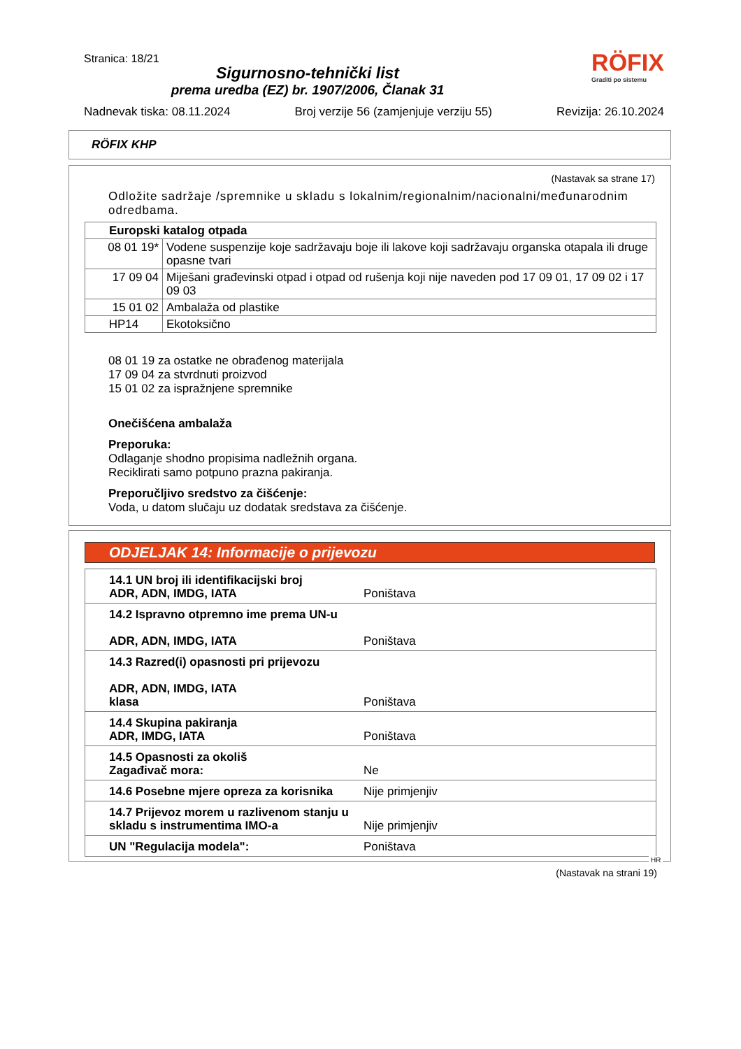Stranica: 18/21 RÖFIX
Graditi po sistemu
Sigurnosno-tehnički list
prema uredba (EZ) br. 1907/2006, Članak 31
Nadnevak tiska: 08.11.2024 Broj verzije 56 (zamjenjuje verziju 55) Revizija: 26.10.2024
RÖFIX KHP
(Nastavak sa strane 17)
Odložite sadržaje /spremnike u skladu s lokalnim/regionalnim/nacionalni/međunarodnim odredbama.
| Europski katalog otpada | |
| 08 01 19* | Vodene suspenzije koje sadržavaju boje ili lakove koji sadržavaju organska otapala ili druge opasne tvari |
| 17 09 04 | Miješani građevinski otpad i otpad od rušenja koji nije naveden pod 17 09 01, 17 09 02 i 17 09 03 |
| 15 01 02 | Ambalaža od plastike |
| HP14 | Ekotoksično |
08 01 19 za ostatke ne obrađenog materijala
17 09 04 za stvrdnuti proizvod
15 01 02 za ispražnjene spremnike
Onečišćena ambalaža
Preporuka:
Odlaganje shodno propisima nadležnih organa.
Reciklirati samo potpuno prazna pakiranja.
Preporučljivo sredstvo za čišćenje:
Voda, u datom slučaju uz dodatak sredstava za čišćenje.
ODJELJAK 14: Informacije o prijevozu
| 14.1 UN broj ili identifikacijski broj ADR, ADN, IMDG, IATA | Poništava |
| 14.2 Ispravno otpremno ime prema UN-u ADR, ADN, IMDG, IATA | Poništava |
| 14.3 Razred(i) opasnosti pri prijevozu ADR, ADN, IMDG, IATA klasa | Poništava |
| 14.4 Skupina pakiranja ADR, IMDG, IATA | Poništava |
| 14.5 Opasnosti za okoliš Zagađivač mora: | Ne |
| 14.6 Posebne mjere opreza za korisnika | Nije primjenjiv |
| 14.7 Prijevoz morem u razlivenom stanju u skladu s instrumentima IMO-a | Nije primjenjiv |
| UN "Regulacija modela": | Poništava |
HR
(Nastavak na strani 19)